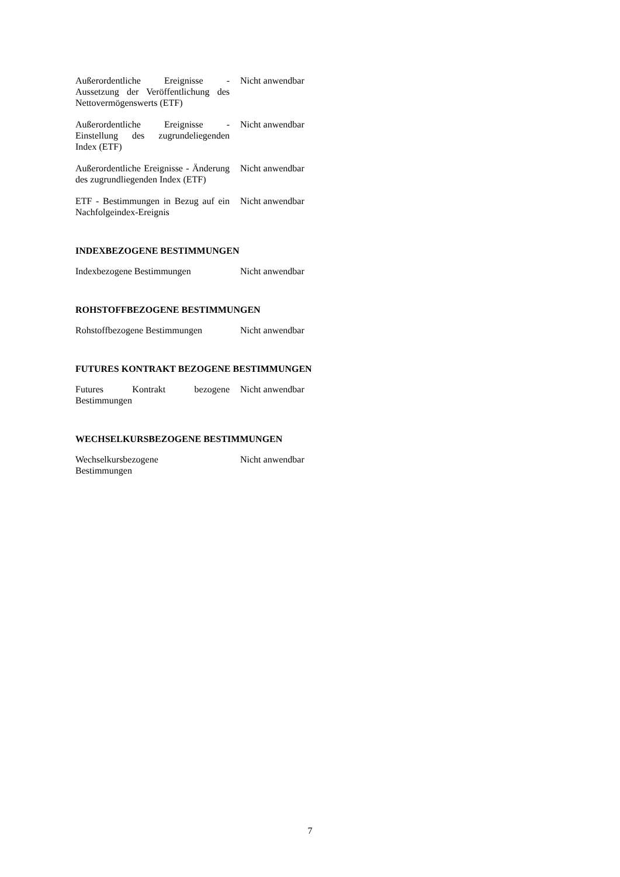Außerordentliche Ereignisse - Aussetzung der Veröffentlichung des Nettovermögenswerts (ETF)
Nicht anwendbar
Außerordentliche Ereignisse - Einstellung des zugrundeliegenden Index (ETF)
Nicht anwendbar
Außerordentliche Ereignisse - Änderung des zugrundliegenden Index (ETF)
Nicht anwendbar
ETF - Bestimmungen in Bezug auf ein Nachfolgeindex-Ereignis
Nicht anwendbar
INDEXBEZOGENE BESTIMMUNGEN
Indexbezogene Bestimmungen Nicht anwendbar
ROHSTOFFBEZOGENE BESTIMMUNGEN
Rohstoffbezogene Bestimmungen
Nicht anwendbar
FUTURES KONTRAKT BEZOGENE BESTIMMUNGEN
Futures Kontrakt bezogene Bestimmungen
Nicht anwendbar
WECHSELKURSBEZOGENE BESTIMMUNGEN
Wechselkursbezogene
Bestimmungen
Nicht anwendbar
7